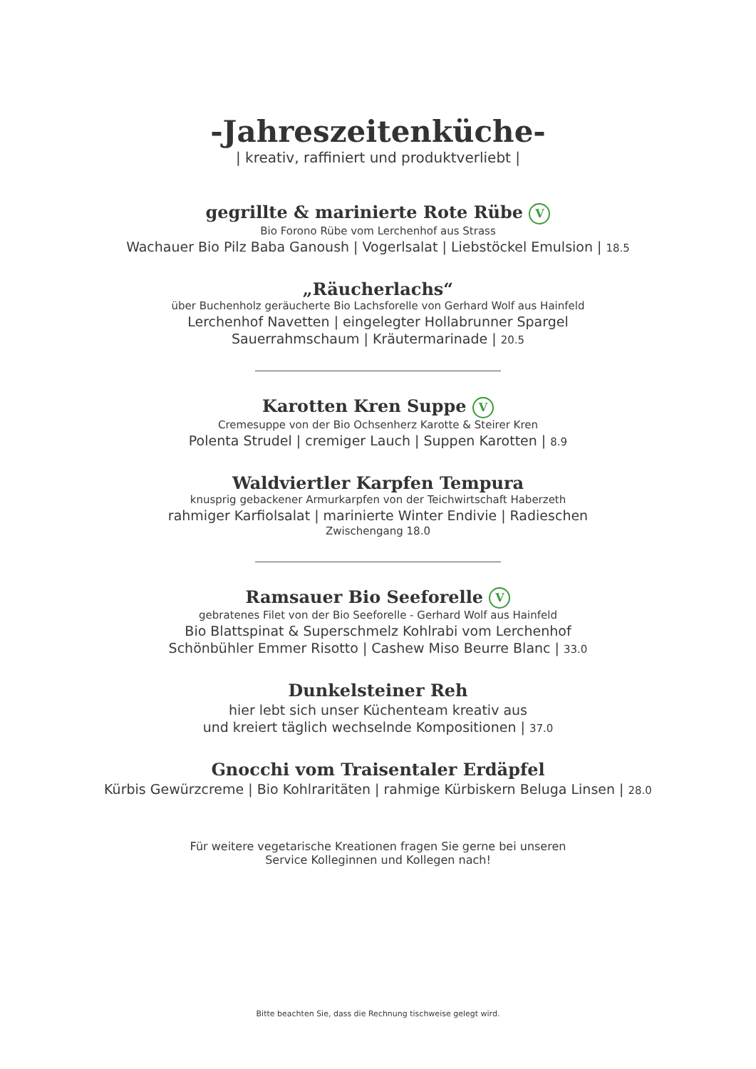-Jahreszeitenküche-
| kreativ, raffiniert und produktverliebt |
gegrillte & marinierte Rote Rübe V
Bio Forono Rübe vom Lerchenhof aus Strass
Wachauer Bio Pilz Baba Ganoush | Vogerlsalat | Liebstöckel Emulsion | 18.5
„Räucherlachs“
über Buchenholz geräucherte Bio Lachsforelle von Gerhard Wolf aus Hainfeld
Lerchenhof Navetten | eingelegter Hollabrunner Spargel
Sauerrahmschaum | Kräutermarinade | 20.5
Karotten Kren Suppe V
Cremesuppe von der Bio Ochsenherz Karotte & Steirer Kren
Polenta Strudel | cremiger Lauch | Suppen Karotten | 8.9
Waldviertler Karpfen Tempura
knusprig gebackener Armurkarpfen von der Teichwirtschaft Haberzeth
rahmiger Karfiolsalat | marinierte Winter Endivie | Radieschen
Zwischengang 18.0
Ramsauer Bio Seeforelle V
gebratenes Filet von der Bio Seeforelle - Gerhard Wolf aus Hainfeld
Bio Blattspinat & Superschmelz Kohlrabi vom Lerchenhof
Schönbühler Emmer Risotto | Cashew Miso Beurre Blanc | 33.0
Dunkelsteiner Reh
hier lebt sich unser Küchenteam kreativ aus
und kreiert täglich wechselnde Kompositionen | 37.0
Gnocchi vom Traisentaler Erdäpfel
Kürbis Gewürzcreme | Bio Kohlraritäten | rahmige Kürbiskern Beluga Linsen | 28.0
Für weitere vegetarische Kreationen fragen Sie gerne bei unseren
Service Kolleginnen und Kollegen nach!
Bitte beachten Sie, dass die Rechnung tischweise gelegt wird.